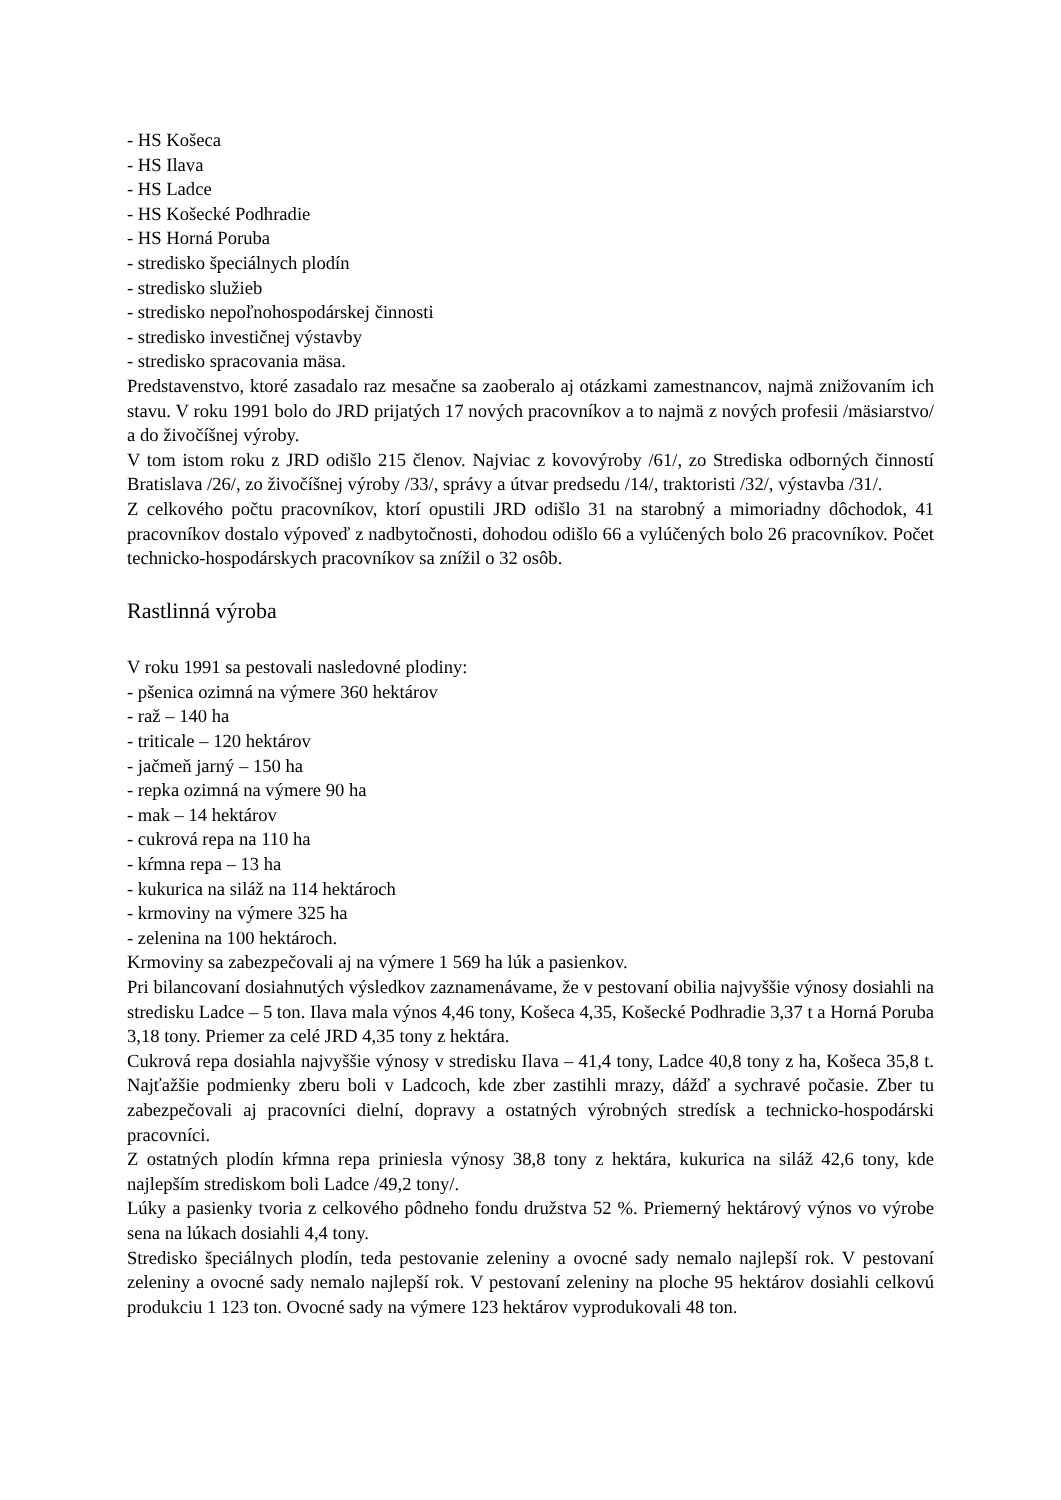- HS Košeca
- HS Ilava
- HS Ladce
- HS Košecké Podhradie
- HS Horná Poruba
- stredisko špeciálnych plodín
- stredisko služieb
- stredisko nepoľnohospodárskej činnosti
- stredisko investičnej výstavby
- stredisko spracovania mäsa.
Predstavenstvo, ktoré zasadalo raz mesačne sa zaoberalo aj otázkami zamestnancov, najmä znižovaním ich stavu. V roku 1991 bolo do JRD prijatých 17 nových pracovníkov a to najmä z nových profesii /mäsiarstvo/ a do živočíšnej výroby.
V tom istom roku z JRD odišlo 215 členov. Najviac z kovovýroby /61/, zo Strediska odborných činností Bratislava /26/, zo živočíšnej výroby /33/, správy a útvar predsedu /14/, traktoristi /32/, výstavba /31/.
Z celkového počtu pracovníkov, ktorí opustili JRD odišlo 31 na starobný a mimoriadny dôchodok, 41 pracovníkov dostalo výpoveď z nadbytočnosti, dohodou odišlo 66 a vylúčených bolo 26 pracovníkov. Počet technicko-hospodárskych pracovníkov sa znížil o 32 osôb.
Rastlinná výroba
V roku 1991 sa pestovali nasledovné plodiny:
- pšenica ozimná na výmere 360 hektárov
- raž – 140 ha
- triticale – 120 hektárov
- jačmeň jarný – 150 ha
- repka ozimná na výmere 90 ha
- mak – 14 hektárov
- cukrová repa na 110 ha
- kŕmna repa – 13 ha
- kukurica na siláž na 114 hektároch
- krmoviny na výmere 325 ha
- zelenina na 100 hektároch.
Krmoviny sa zabezpečovali aj na výmere 1 569 ha lúk a pasienkov.
Pri bilancovaní dosiahnutých výsledkov zaznamenávame, že v pestovaní obilia najvyššie výnosy dosiahli na stredisku Ladce – 5 ton. Ilava mala výnos 4,46 tony, Košeca 4,35, Košecké Podhradie 3,37 t a Horná Poruba 3,18 tony. Priemer za celé JRD 4,35 tony z hektára.
Cukrová repa dosiahla najvyššie výnosy v stredisku Ilava – 41,4 tony, Ladce 40,8 tony z ha, Košeca 35,8 t. Najťažšie podmienky zberu boli v Ladcoch, kde zber zastihli mrazy, dážď a sychravé počasie. Zber tu zabezpečovali aj pracovníci dielní, dopravy a ostatných výrobných stredísk a technicko-hospodárski pracovníci.
Z ostatných plodín kŕmna repa priniesla výnosy 38,8 tony z hektára, kukurica na siláž 42,6 tony, kde najlepším strediskom boli Ladce /49,2 tony/.
Lúky a pasienky tvoria z celkového pôdneho fondu družstva 52 %. Priemerný hektárový výnos vo výrobe sena na lúkach dosiahli 4,4 tony.
Stredisko špeciálnych plodín, teda pestovanie zeleniny a ovocné sady nemalo najlepší rok. V pestovaní zeleniny a ovocné sady nemalo najlepší rok. V pestovaní zeleniny na ploche 95 hektárov dosiahli celkovú produkciu 1 123 ton. Ovocné sady na výmere 123 hektárov vyprodukovali 48 ton.